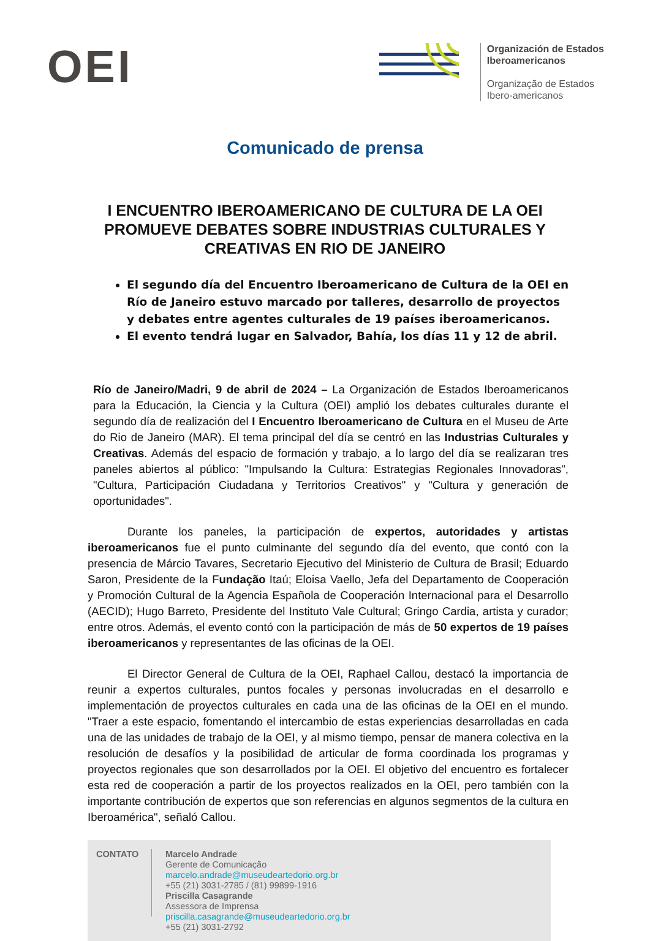OEI
Organización de Estados
Iberoamericanos
Organização de Estados
Ibero-americanos
Comunicado de prensa
I ENCUENTRO IBEROAMERICANO DE CULTURA DE LA OEI PROMUEVE DEBATES SOBRE INDUSTRIAS CULTURALES Y CREATIVAS EN RIO DE JANEIRO
El segundo día del Encuentro Iberoamericano de Cultura de la OEI en Río de Janeiro estuvo marcado por talleres, desarrollo de proyectos y debates entre agentes culturales de 19 países iberoamericanos.
El evento tendrá lugar en Salvador, Bahía, los días 11 y 12 de abril.
Río de Janeiro/Madri, 9 de abril de 2024 – La Organización de Estados Iberoamericanos para la Educación, la Ciencia y la Cultura (OEI) amplió los debates culturales durante el segundo día de realización del I Encuentro Iberoamericano de Cultura en el Museu de Arte do Rio de Janeiro (MAR). El tema principal del día se centró en las Industrias Culturales y Creativas. Además del espacio de formación y trabajo, a lo largo del día se realizaran tres paneles abiertos al público: "Impulsando la Cultura: Estrategias Regionales Innovadoras", "Cultura, Participación Ciudadana y Territorios Creativos" y "Cultura y generación de oportunidades".
Durante los paneles, la participación de expertos, autoridades y artistas iberoamericanos fue el punto culminante del segundo día del evento, que contó con la presencia de Márcio Tavares, Secretario Ejecutivo del Ministerio de Cultura de Brasil; Eduardo Saron, Presidente de la Fundação Itaú; Eloisa Vaello, Jefa del Departamento de Cooperación y Promoción Cultural de la Agencia Española de Cooperación Internacional para el Desarrollo (AECID); Hugo Barreto, Presidente del Instituto Vale Cultural; Gringo Cardia, artista y curador; entre otros. Además, el evento contó con la participación de más de 50 expertos de 19 países iberoamericanos y representantes de las oficinas de la OEI.
El Director General de Cultura de la OEI, Raphael Callou, destacó la importancia de reunir a expertos culturales, puntos focales y personas involucradas en el desarrollo e implementación de proyectos culturales en cada una de las oficinas de la OEI en el mundo. "Traer a este espacio, fomentando el intercambio de estas experiencias desarrolladas en cada una de las unidades de trabajo de la OEI, y al mismo tiempo, pensar de manera colectiva en la resolución de desafíos y la posibilidad de articular de forma coordinada los programas y proyectos regionales que son desarrollados por la OEI. El objetivo del encuentro es fortalecer esta red de cooperación a partir de los proyectos realizados en la OEI, pero también con la importante contribución de expertos que son referencias en algunos segmentos de la cultura en Iberoamérica", señaló Callou.
CONTATO
Marcelo Andrade
Gerente de Comunicação
marcelo.andrade@museudeartedorio.org.br
+55 (21) 3031-2785 / (81) 99899-1916
Priscilla Casagrande
Assessora de Imprensa
priscilla.casagrande@museudeartedorio.org.br
+55 (21) 3031-2792